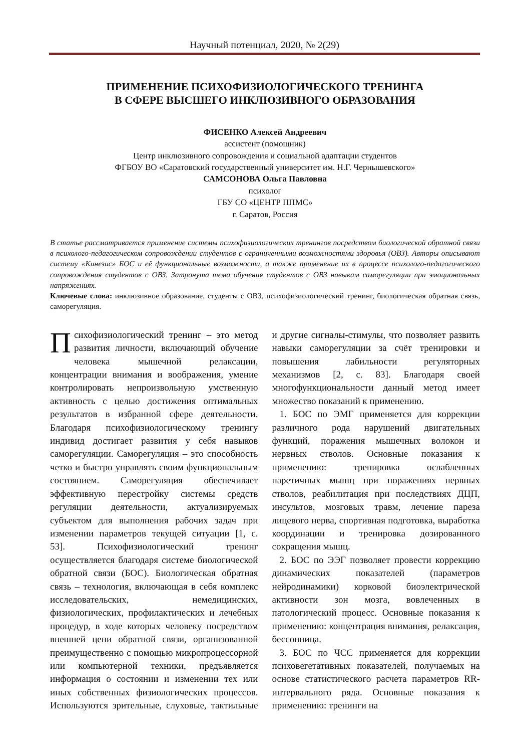Научный потенциал, 2020, № 2(29)
ПРИМЕНЕНИЕ ПСИХОФИЗИОЛОГИЧЕСКОГО ТРЕНИНГА
В СФЕРЕ ВЫСШЕГО ИНКЛЮЗИВНОГО ОБРАЗОВАНИЯ
ФИСЕНКО Алексей Андреевич
ассистент (помощник)
Центр инклюзивного сопровождения и социальной адаптации студентов
ФГБОУ ВО «Саратовский государственный университет им. Н.Г. Чернышевского»
САМСОНОВА Ольга Павловна
психолог
ГБУ СО «ЦЕНТР ППМС»
г. Саратов, Россия
В статье рассматривается применение системы психофизиологических тренингов посредством биологической обратной связи в психолого-педагогическом сопровождении студентов с ограниченными возможностями здоровья (ОВЗ). Авторы описывают систему «Кинезис» БОС и её функциональные возможности, а также применение их в процессе психолого-педагогического сопровождения студентов с ОВЗ. Затронута тема обучения студентов с ОВЗ навыкам саморегуляции при эмоциональных напряжениях.
Ключевые слова: инклюзивное образование, студенты с ОВЗ, психофизиологический тренинг, биологическая обратная связь, саморегуляция.
Психофизиологический тренинг – это метод развития личности, включающий обучение человека мышечной релаксации, концентрации внимания и воображения, умение контролировать непроизвольную умственную активность с целью достижения оптимальных результатов в избранной сфере деятельности. Благодаря психофизиологическому тренингу индивид достигает развития у себя навыков саморегуляции. Саморегуляция – это способность четко и быстро управлять своим функциональным состоянием. Саморегуляция обеспечивает эффективную перестройку системы средств регуляции деятельности, актуализируемых субъектом для выполнения рабочих задач при изменении параметров текущей ситуации [1, с. 53]. Психофизиологический тренинг осуществляется благодаря системе биологической обратной связи (БОС). Биологическая обратная связь – технология, включающая в себя комплекс исследовательских, немедицинских, физиологических, профилактических и лечебных процедур, в ходе которых человеку посредством внешней цепи обратной связи, организованной преимущественно с помощью микропроцессорной или компьютерной техники, предъявляется информация о состоянии и изменении тех или иных собственных физиологических процессов. Используются зрительные, слуховые, тактильные и другие сигналы-стимулы, что позволяет развить навыки саморегуляции за счёт тренировки и повышения лабильности регуляторных механизмов [2, с. 83]. Благодаря своей многофункциональности данный метод имеет множество показаний к применению.
1. БОС по ЭМГ применяется для коррекции различного рода нарушений двигательных функций, поражения мышечных волокон и нервных стволов. Основные показания к применению: тренировка ослабленных паретичных мышц при поражениях нервных стволов, реабилитация при последствиях ДЦП, инсультов, мозговых травм, лечение пареза лицевого нерва, спортивная подготовка, выработка координации и тренировка дозированного сокращения мышц.
2. БОС по ЭЭГ позволяет провести коррекцию динамических показателей (параметров нейродинамики) корковой биоэлектрической активности зон мозга, вовлеченных в патологический процесс. Основные показания к применению: концентрация внимания, релаксация, бессонница.
3. БОС по ЧСС применяется для коррекции психовегетативных показателей, получаемых на основе статистического расчета параметров RR-интервального ряда. Основные показания к применению: тренинги на